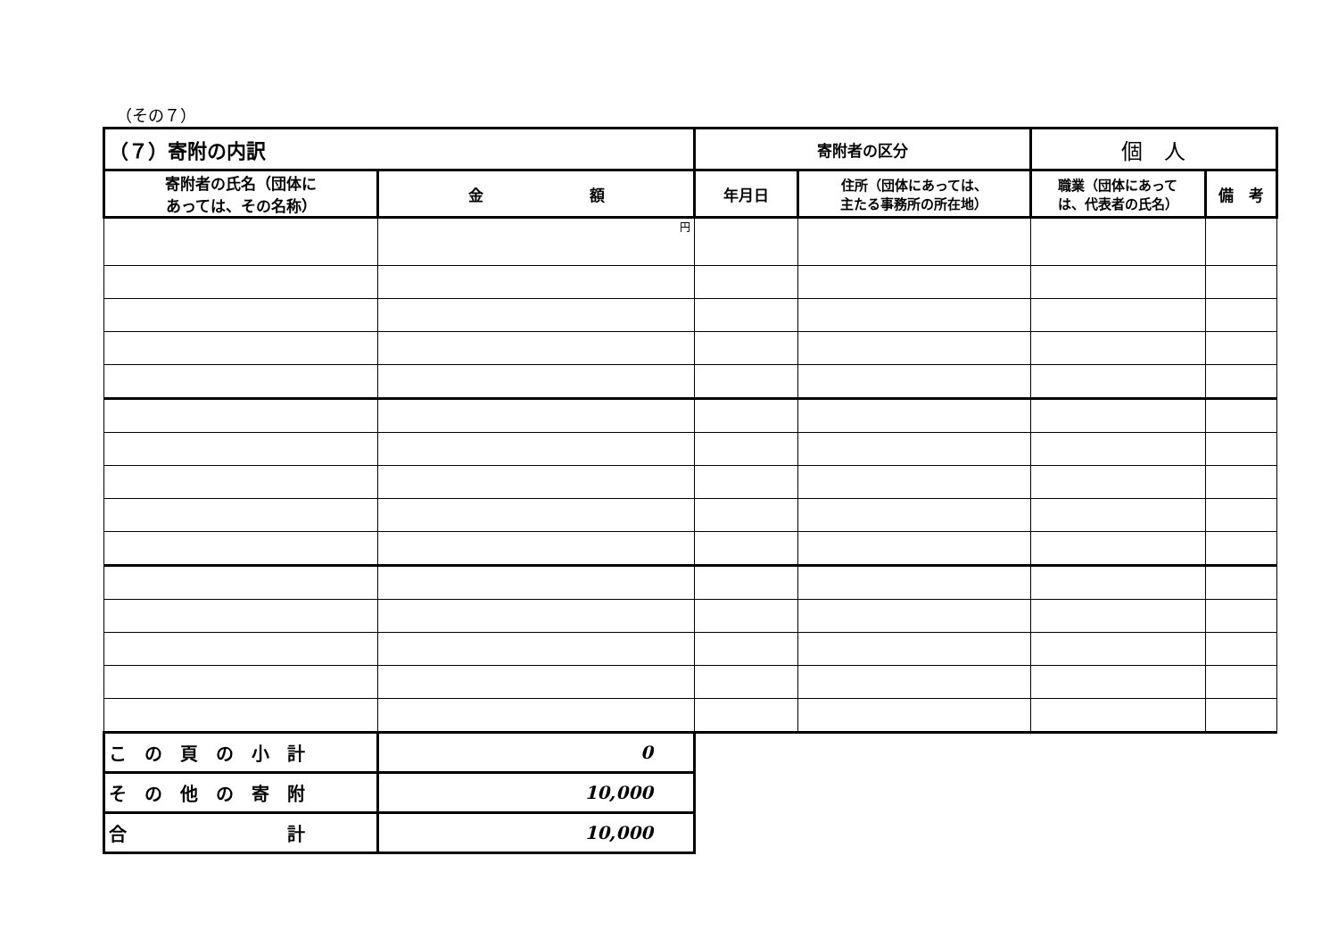（その７）
| （７）寄附の内訳 | | 寄附者の区分 | | 個 人 | |
| --- | --- | --- | --- | --- | --- |
| 寄附者の氏名（団体に あっては、その名称） | 金 額 | 年月日 | 住所（団体にあっては、 主たる事務所の所在地） | 職業（団体にあって は、代表者の氏名） | 備 考 |
| | 円 | | | | |
| こ の 頁 の 小 計 | 0 | | | | |
| そ の 他 の 寄 附 | 10,000 | | | | |
| 合 計 | 10,000 | | | | |